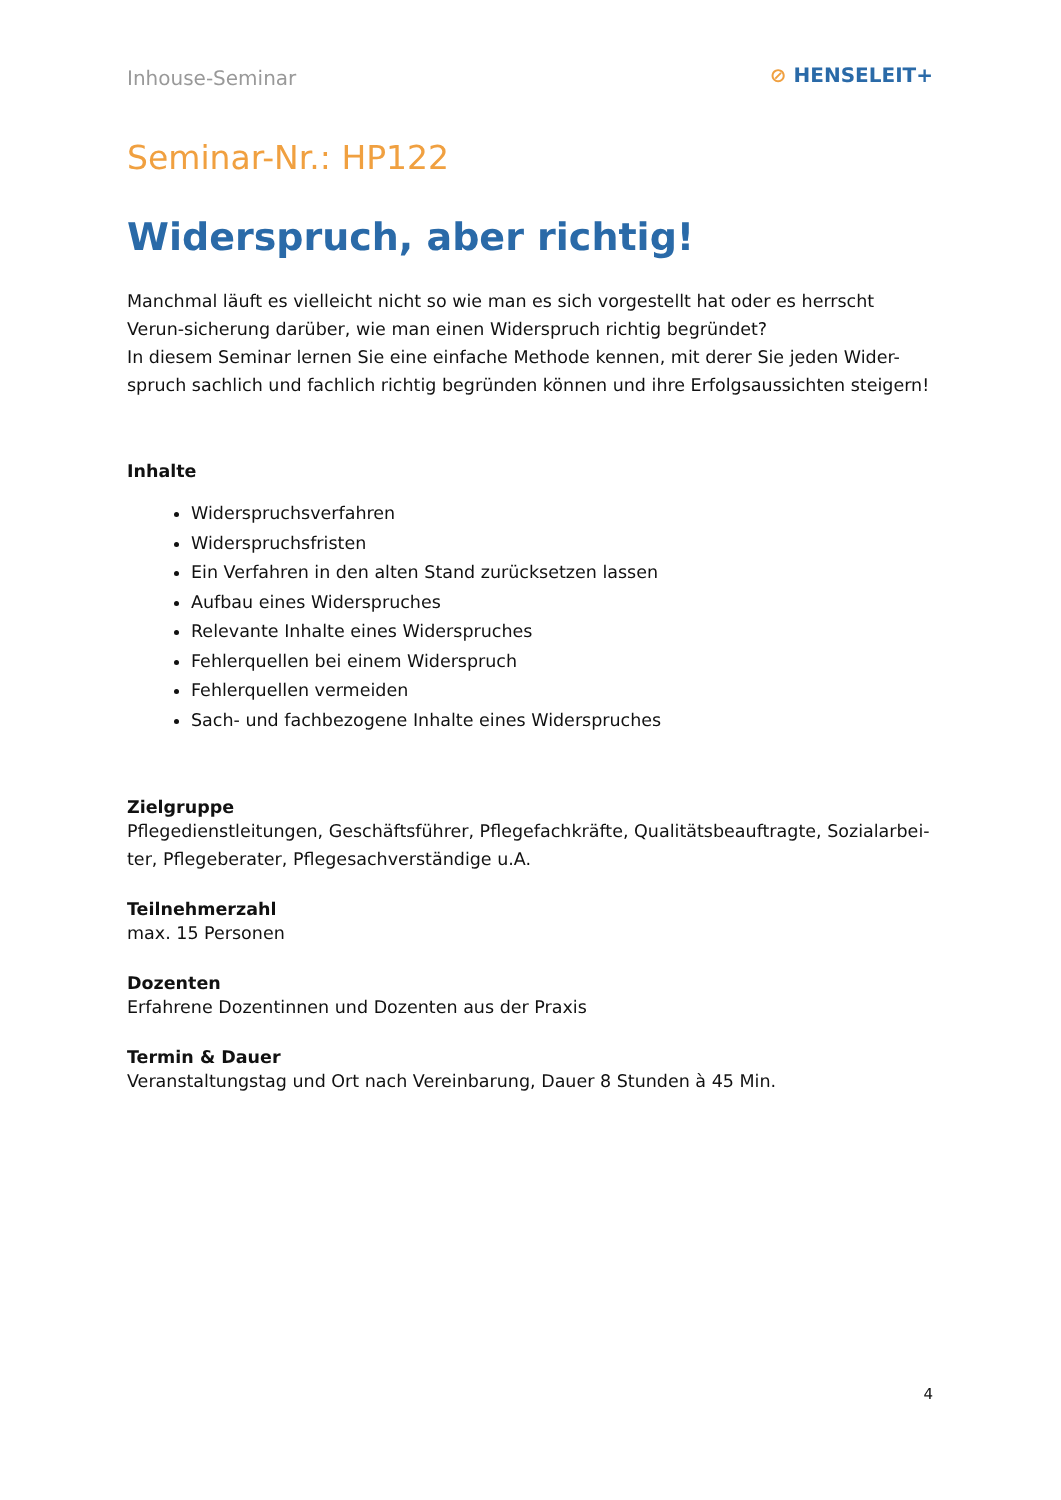Inhouse-Seminar
⊘ HENSELEIT+
Seminar-Nr.: HP122
Widerspruch, aber richtig!
Manchmal läuft es vielleicht nicht so wie man es sich vorgestellt hat oder es herrscht Verun-sicherung darüber, wie man einen Widerspruch richtig begründet?
In diesem Seminar lernen Sie eine einfache Methode kennen, mit derer Sie jeden Wider-spruch sachlich und fachlich richtig begründen können und ihre Erfolgsaussichten steigern!
Inhalte
Widerspruchsverfahren
Widerspruchsfristen
Ein Verfahren in den alten Stand zurücksetzen lassen
Aufbau eines Widerspruches
Relevante Inhalte eines Widerspruches
Fehlerquellen bei einem Widerspruch
Fehlerquellen vermeiden
Sach- und fachbezogene Inhalte eines Widerspruches
Zielgruppe
Pflegedienstleitungen, Geschäftsführer, Pflegefachkräfte, Qualitätsbeauftragte, Sozialarbei-ter, Pflegeberater, Pflegesachverständige u.A.
Teilnehmerzahl
max. 15 Personen
Dozenten
Erfahrene Dozentinnen und Dozenten aus der Praxis
Termin & Dauer
Veranstaltungstag und Ort nach Vereinbarung, Dauer 8 Stunden à 45 Min.
4